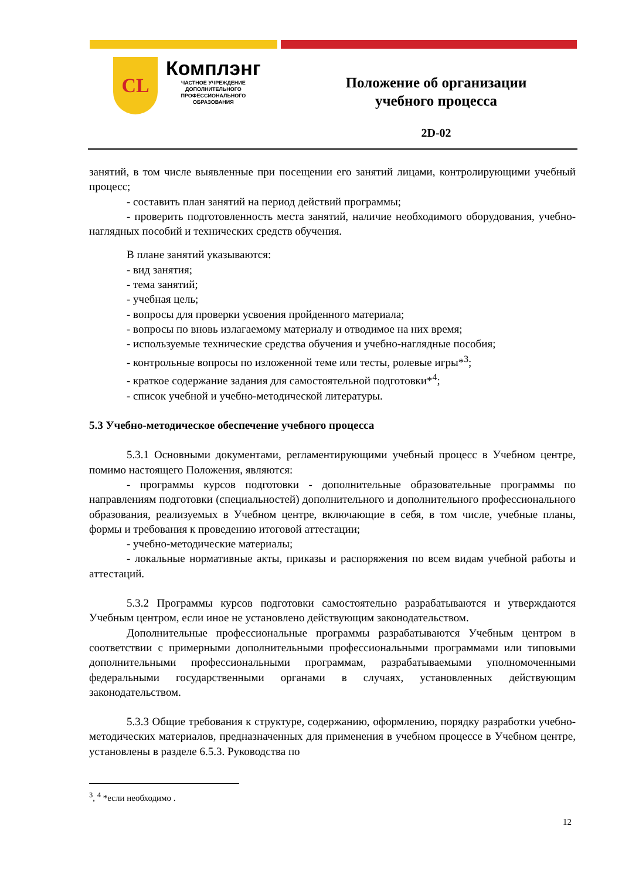CL
Комплэнг
ЧАСТНОЕ УЧРЕЖДЕНИЕ
ДОПОЛНИТЕЛЬНОГО
ПРОФЕССИОНАЛЬНОГО
ОБРАЗОВАНИЯ
Положение об организации
учебного процесса
2D-02
занятий, в том числе выявленные при посещении его занятий лицами, контролирующими учебный процесс;
- составить план занятий на период действий программы;
- проверить подготовленность места занятий, наличие необходимого оборудования, учебно-наглядных пособий и технических средств обучения.
В плане занятий указываются:
- вид занятия;
- тема занятий;
- учебная цель;
- вопросы для проверки усвоения пройденного материала;
- вопросы по вновь излагаемому материалу и отводимое на них время;
- используемые технические средства обучения и учебно-наглядные пособия;
- контрольные вопросы по изложенной теме или тесты, ролевые игры*<sup>3</sup>;
- краткое содержание задания для самостоятельной подготовки*<sup>4</sup>;
- список учебной и учебно-методической литературы.
5.3 Учебно-методическое обеспечение учебного процесса
5.3.1 Основными документами, регламентирующими учебный процесс в Учебном центре, помимо настоящего Положения, являются:
- программы курсов подготовки - дополнительные образовательные программы по направлениям подготовки (специальностей) дополнительного и дополнительного профессионального образования, реализуемых в Учебном центре, включающие в себя, в том числе, учебные планы, формы и требования к проведению итоговой аттестации;
- учебно-методические материалы;
- локальные нормативные акты, приказы и распоряжения по всем видам учебной работы и аттестаций.
5.3.2 Программы курсов подготовки самостоятельно разрабатываются и утверждаются Учебным центром, если иное не установлено действующим законодательством.
Дополнительные профессиональные программы разрабатываются Учебным центром в соответствии с примерными дополнительными профессиональными программами или типовыми дополнительными профессиональными программам, разрабатываемыми уполномоченными федеральными государственными органами в случаях, установленных действующим законодательством.
5.3.3 Общие требования к структуре, содержанию, оформлению, порядку разработки учебно-методических материалов, предназначенных для применения в учебном процессе в Учебном центре, установлены в разделе 6.5.3. Руководства по
<sup>3</sup>, <sup>4</sup> *если необходимо .
12